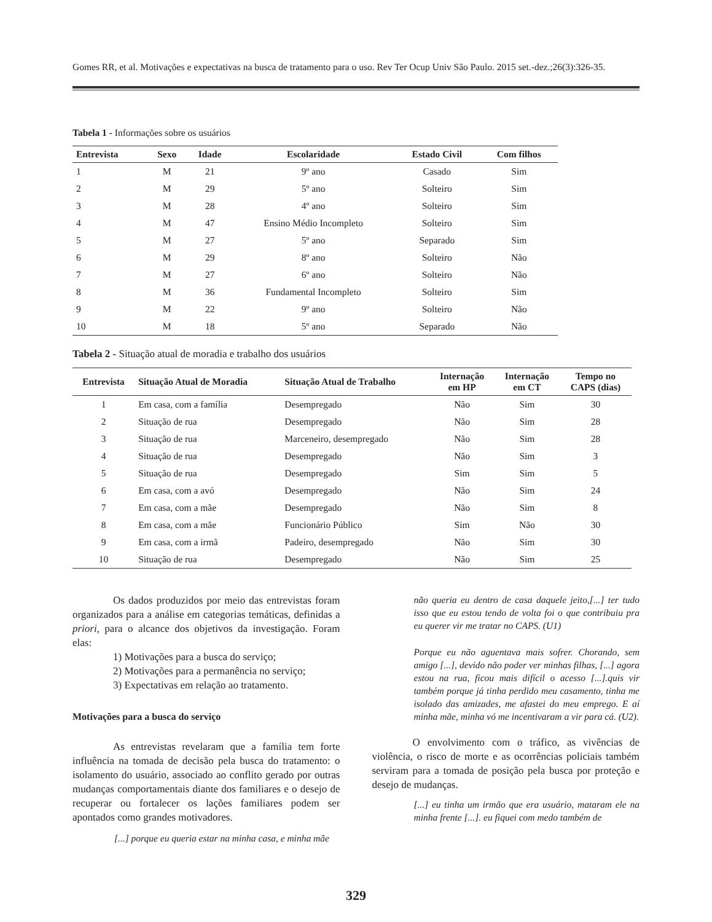Gomes RR, et al. Motivações e expectativas na busca de tratamento para o uso. Rev Ter Ocup Univ São Paulo. 2015 set.-dez.;26(3):326-35.
Tabela 1 - Informações sobre os usuários
| Entrevista | Sexo | Idade | Escolaridade | Estado Civil | Com filhos |
| --- | --- | --- | --- | --- | --- |
| 1 | M | 21 | 9º ano | Casado | Sim |
| 2 | M | 29 | 5º ano | Solteiro | Sim |
| 3 | M | 28 | 4º ano | Solteiro | Sim |
| 4 | M | 47 | Ensino Médio Incompleto | Solteiro | Sim |
| 5 | M | 27 | 5º ano | Separado | Sim |
| 6 | M | 29 | 8º ano | Solteiro | Não |
| 7 | M | 27 | 6º ano | Solteiro | Não |
| 8 | M | 36 | Fundamental Incompleto | Solteiro | Sim |
| 9 | M | 22 | 9º ano | Solteiro | Não |
| 10 | M | 18 | 5º ano | Separado | Não |
Tabela 2 - Situação atual de moradia e trabalho dos usuários
| Entrevista | Situação Atual de Moradia | Situação Atual de Trabalho | Internação em HP | Internação em CT | Tempo no CAPS (dias) |
| --- | --- | --- | --- | --- | --- |
| 1 | Em casa, com a família | Desempregado | Não | Sim | 30 |
| 2 | Situação de rua | Desempregado | Não | Sim | 28 |
| 3 | Situação de rua | Marceneiro, desempregado | Não | Sim | 28 |
| 4 | Situação de rua | Desempregado | Não | Sim | 3 |
| 5 | Situação de rua | Desempregado | Sim | Sim | 5 |
| 6 | Em casa, com a avó | Desempregado | Não | Sim | 24 |
| 7 | Em casa, com a mãe | Desempregado | Não | Sim | 8 |
| 8 | Em casa, com a mãe | Funcionário Público | Sim | Não | 30 |
| 9 | Em casa, com a irmã | Padeiro, desempregado | Não | Sim | 30 |
| 10 | Situação de rua | Desempregado | Não | Sim | 25 |
Os dados produzidos por meio das entrevistas foram organizados para a análise em categorias temáticas, definidas a priori, para o alcance dos objetivos da investigação. Foram elas:
1) Motivações para a busca do serviço;
2) Motivações para a permanência no serviço;
3) Expectativas em relação ao tratamento.
Motivações para a busca do serviço
As entrevistas revelaram que a família tem forte influência na tomada de decisão pela busca do tratamento: o isolamento do usuário, associado ao conflito gerado por outras mudanças comportamentais diante dos familiares e o desejo de recuperar ou fortalecer os lações familiares podem ser apontados como grandes motivadores.
[...] porque eu queria estar na minha casa, e minha mãe
não queria eu dentro de casa daquele jeito,[...] ter tudo isso que eu estou tendo de volta foi o que contribuiu pra eu querer vir me tratar no CAPS. (U1)
Porque eu não aguentava mais sofrer. Chorando, sem amigo [...], devido não poder ver minhas filhas, [...] agora estou na rua, ficou mais difícil o acesso [...].quis vir também porque já tinha perdido meu casamento, tinha me isolado das amizades, me afastei do meu emprego. E aí minha mãe, minha vó me incentivaram a vir para cá. (U2).
O envolvimento com o tráfico, as vivências de violência, o risco de morte e as ocorrências policiais também serviram para a tomada de posição pela busca por proteção e desejo de mudanças.
[...] eu tinha um irmão que era usuário, mataram ele na minha frente [...]. eu fiquei com medo também de
329